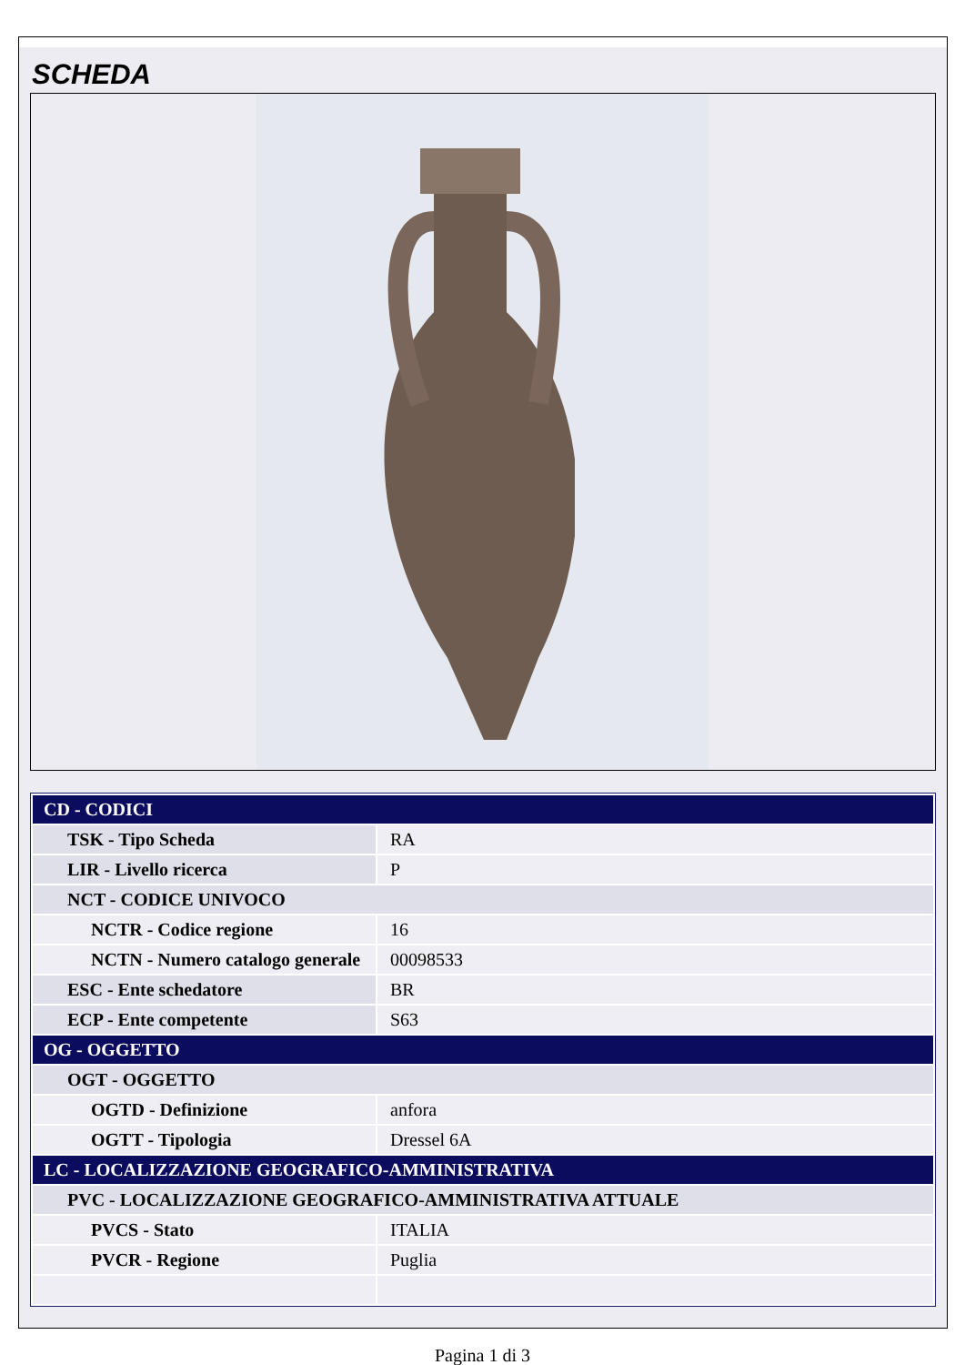SCHEDA
| CD - CODICI | |
| TSK - Tipo Scheda | RA |
| LIR - Livello ricerca | P |
| NCT - CODICE UNIVOCO | |
| NCTR - Codice regione | 16 |
| NCTN - Numero catalogo generale | 00098533 |
| ESC - Ente schedatore | BR |
| ECP - Ente competente | S63 |
| OG - OGGETTO | |
| OGT - OGGETTO | |
| OGTD - Definizione | anfora |
| OGTT - Tipologia | Dressel 6A |
| LC - LOCALIZZAZIONE GEOGRAFICO-AMMINISTRATIVA | |
| PVC - LOCALIZZAZIONE GEOGRAFICO-AMMINISTRATIVA ATTUALE | |
| PVCS - Stato | ITALIA |
| PVCR - Regione | Puglia |
Pagina 1 di 3